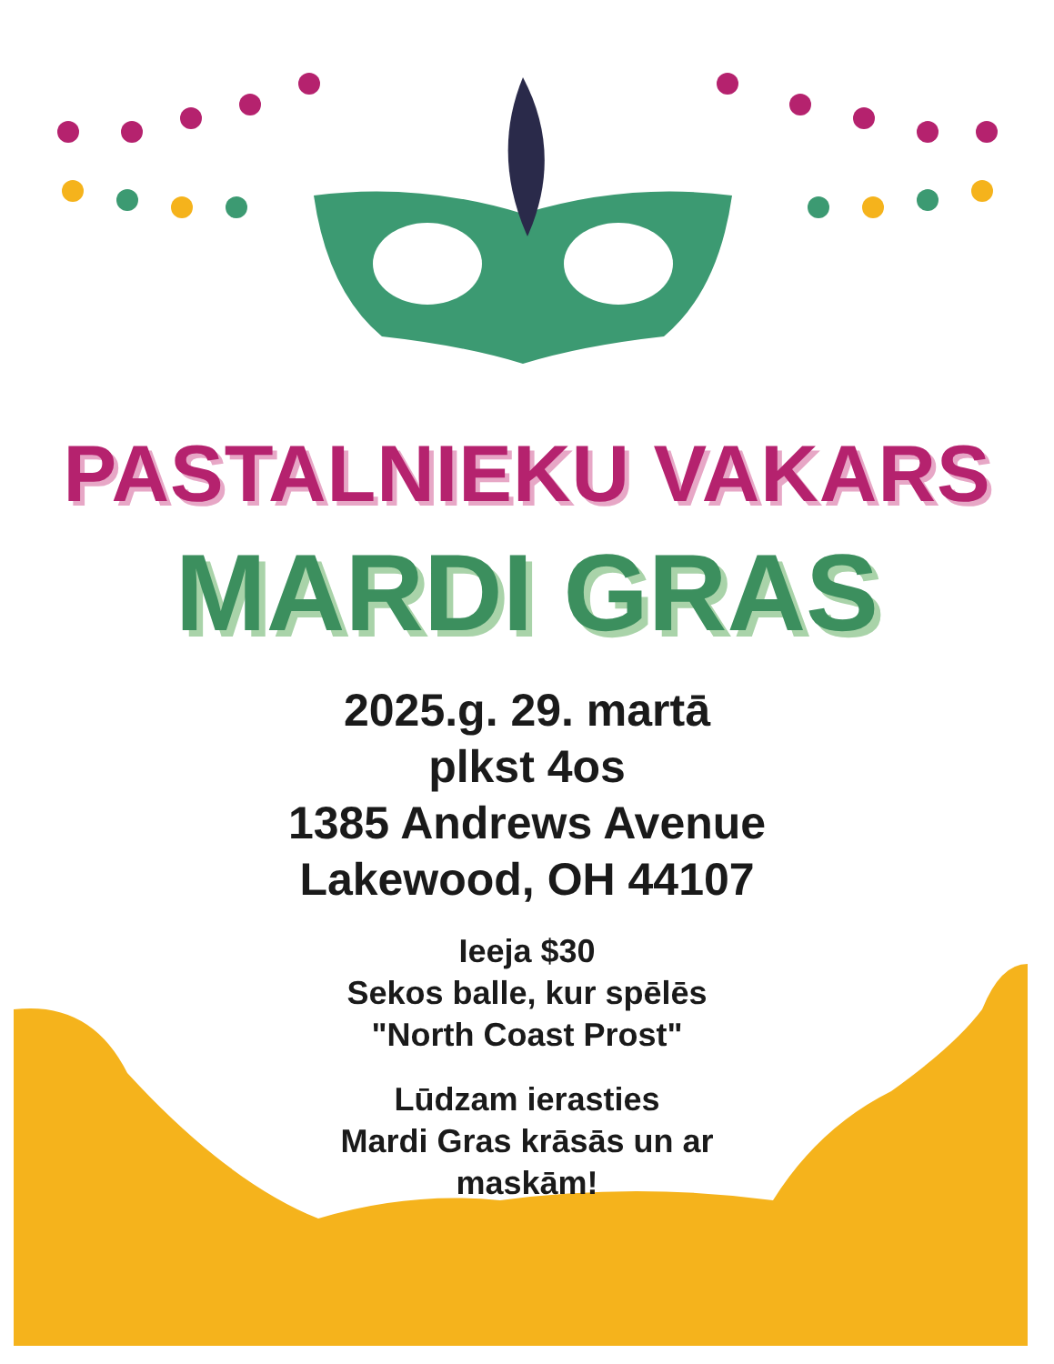PASTALNIEKU VAKARS
MARDI GRAS
2025.g. 29. martā
plkst 4os
1385 Andrews Avenue
Lakewood, OH 44107
Ieeja $30
Sekos balle, kur spēlēs
"North Coast Prost"
Lūdzam ierasties
Mardi Gras krāsās un ar
maskām!